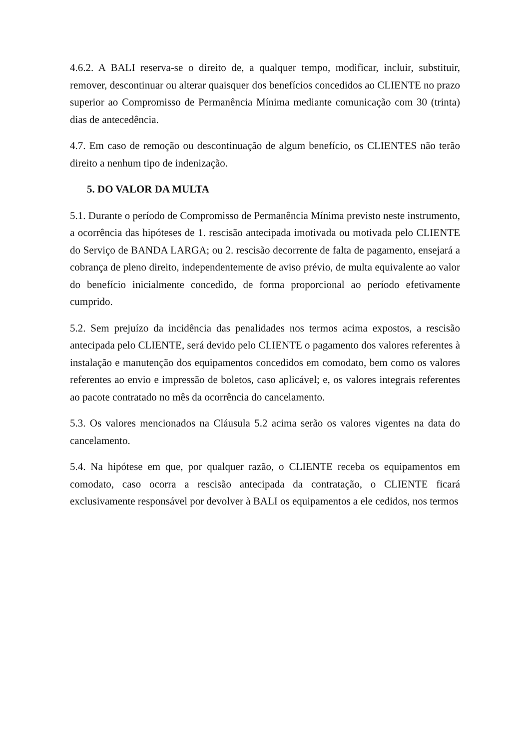4.6.2. A BALI reserva-se o direito de, a qualquer tempo, modificar, incluir, substituir, remover, descontinuar ou alterar quaisquer dos benefícios concedidos ao CLIENTE no prazo superior ao Compromisso de Permanência Mínima mediante comunicação com 30 (trinta) dias de antecedência.
4.7. Em caso de remoção ou descontinuação de algum benefício, os CLIENTES não terão direito a nenhum tipo de indenização.
5. DO VALOR DA MULTA
5.1. Durante o período de Compromisso de Permanência Mínima previsto neste instrumento, a ocorrência das hipóteses de 1. rescisão antecipada imotivada ou motivada pelo CLIENTE do Serviço de BANDA LARGA; ou 2. rescisão decorrente de falta de pagamento, ensejará a cobrança de pleno direito, independentemente de aviso prévio, de multa equivalente ao valor do benefício inicialmente concedido, de forma proporcional ao período efetivamente cumprido.
5.2. Sem prejuízo da incidência das penalidades nos termos acima expostos, a rescisão antecipada pelo CLIENTE, será devido pelo CLIENTE o pagamento dos valores referentes à instalação e manutenção dos equipamentos concedidos em comodato, bem como os valores referentes ao envio e impressão de boletos, caso aplicável; e, os valores integrais referentes ao pacote contratado no mês da ocorrência do cancelamento.
5.3. Os valores mencionados na Cláusula 5.2 acima serão os valores vigentes na data do cancelamento.
5.4. Na hipótese em que, por qualquer razão, o CLIENTE receba os equipamentos em comodato, caso ocorra a rescisão antecipada da contratação, o CLIENTE ficará exclusivamente responsável por devolver à BALI os equipamentos a ele cedidos, nos termos